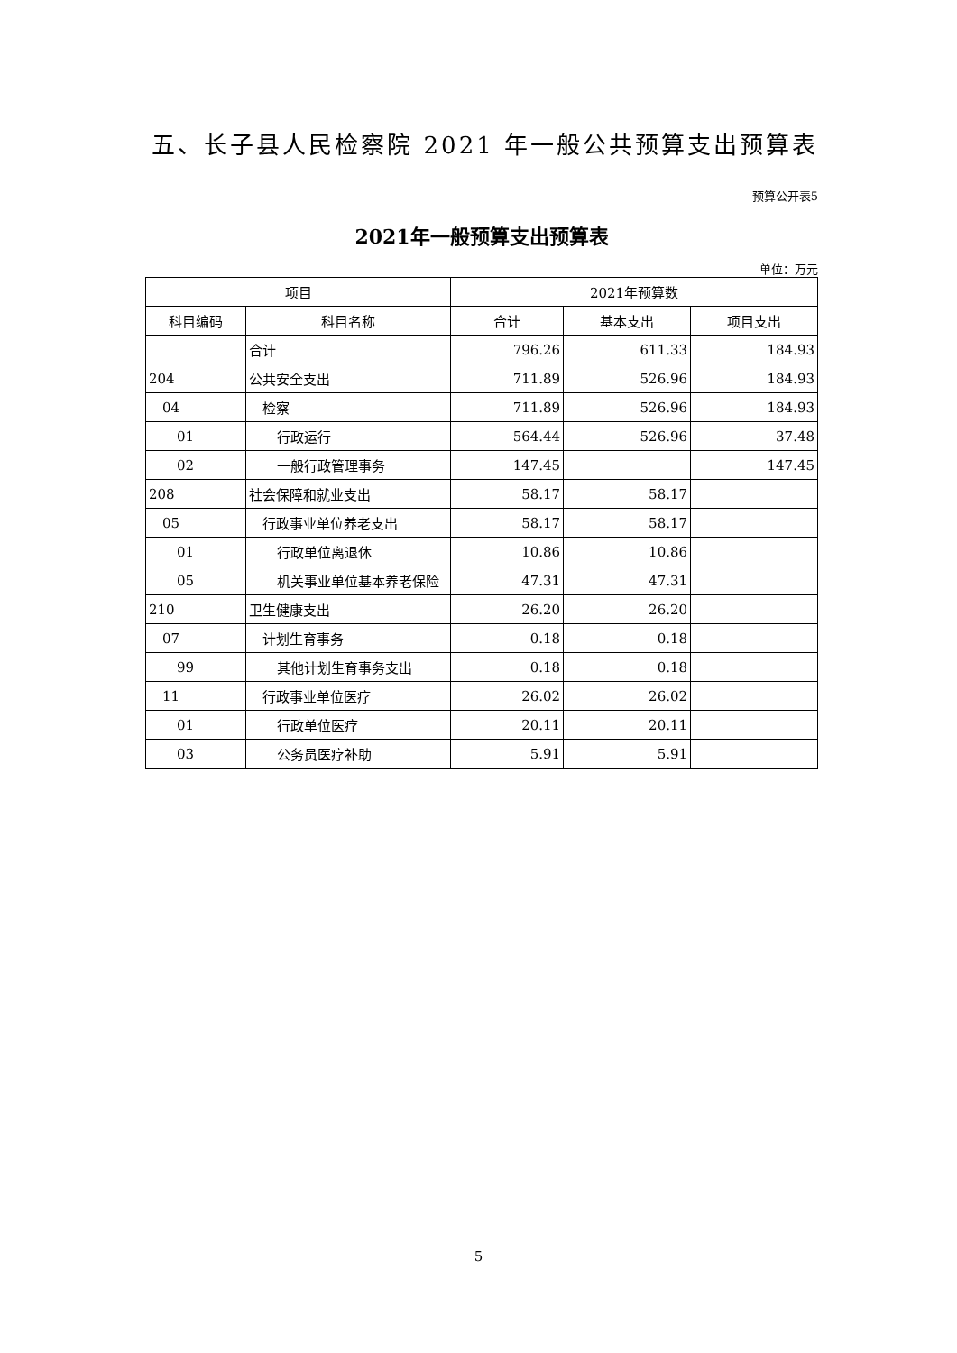五、长子县人民检察院 2021 年一般公共预算支出预算表
预算公开表5
2021年一般预算支出预算表
单位：万元
| 项目 | | 2021年预算数 | | |
| --- | --- | --- | --- | --- |
| 科目编码 | 科目名称 | 合计 | 基本支出 | 项目支出 |
| | 合计 | 796.26 | 611.33 | 184.93 |
| 204 | 公共安全支出 | 711.89 | 526.96 | 184.93 |
| 04 | 检察 | 711.89 | 526.96 | 184.93 |
| 01 | 行政运行 | 564.44 | 526.96 | 37.48 |
| 02 | 一般行政管理事务 | 147.45 | | 147.45 |
| 208 | 社会保障和就业支出 | 58.17 | 58.17 | |
| 05 | 行政事业单位养老支出 | 58.17 | 58.17 | |
| 01 | 行政单位离退休 | 10.86 | 10.86 | |
| 05 | 机关事业单位基本养老保险 | 47.31 | 47.31 | |
| 210 | 卫生健康支出 | 26.20 | 26.20 | |
| 07 | 计划生育事务 | 0.18 | 0.18 | |
| 99 | 其他计划生育事务支出 | 0.18 | 0.18 | |
| 11 | 行政事业单位医疗 | 26.02 | 26.02 | |
| 01 | 行政单位医疗 | 20.11 | 20.11 | |
| 03 | 公务员医疗补助 | 5.91 | 5.91 | |
5